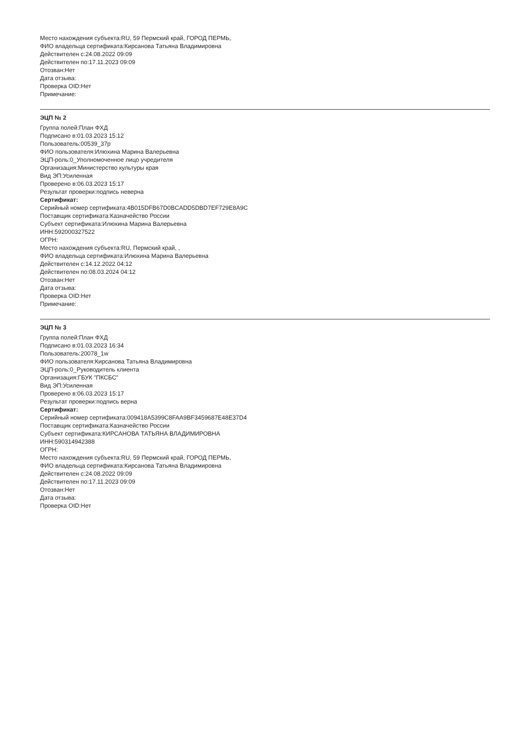Место нахождения субъекта:RU, 59 Пермский край, ГОРОД ПЕРМЬ,
ФИО владельца сертификата:Кирсанова Татьяна Владимировна
Действителен с:24.08.2022 09:09
Действителен по:17.11.2023 09:09
Отозван:Нет
Дата отзыва:
Проверка OID:Нет
Примечание:
ЭЦП № 2
Группа полей:План ФХД
Подписано в:01.03.2023 15:12
Пользователь:00539_37p
ФИО пользователя:Илюхина Марина Валерьевна
ЭЦП-роль:0_Уполномоченное лицо учредителя
Организация:Министерство культуры края
Вид ЭП:Усиленная
Проверено в:06.03.2023 15:17
Результат проверки:подпись неверна
Сертификат:
Серийный номер сертификата:4B015DFB67D0BCADD5DBD7EF729E8A9C
Поставщик сертификата:Казначейство России
Субъект сертификата:Илюхина Марина Валерьевна
ИНН:592000327522
ОГРН:
Место нахождения субъекта:RU, Пермский край, ,
ФИО владельца сертификата:Илюхина Марина Валерьевна
Действителен с:14.12.2022 04:12
Действителен по:08.03.2024 04:12
Отозван:Нет
Дата отзыва:
Проверка OID:Нет
Примечание:
ЭЦП № 3
Группа полей:План ФХД
Подписано в:01.03.2023 16:34
Пользователь:20078_1w
ФИО пользователя:Кирсанова Татьяна Владимировна
ЭЦП-роль:0_Руководитель клиента
Организация:ГБУК "ПКСБС"
Вид ЭП:Усиленная
Проверено в:06.03.2023 15:17
Результат проверки:подпись верна
Сертификат:
Серийный номер сертификата:009418A5399C8FAA9BF345968​7E48E37D4
Поставщик сертификата:Казначейство России
Субъект сертификата:КИРСАНОВА ТАТЬЯНА ВЛАДИМИРОВНА
ИНН:590314942388
ОГРН:
Место нахождения субъекта:RU, 59 Пермский край, ГОРОД ПЕРМЬ,
ФИО владельца сертификата:Кирсанова Татьяна Владимировна
Действителен с:24.08.2022 09:09
Действителен по:17.11.2023 09:09
Отозван:Нет
Дата отзыва:
Проверка OID:Нет